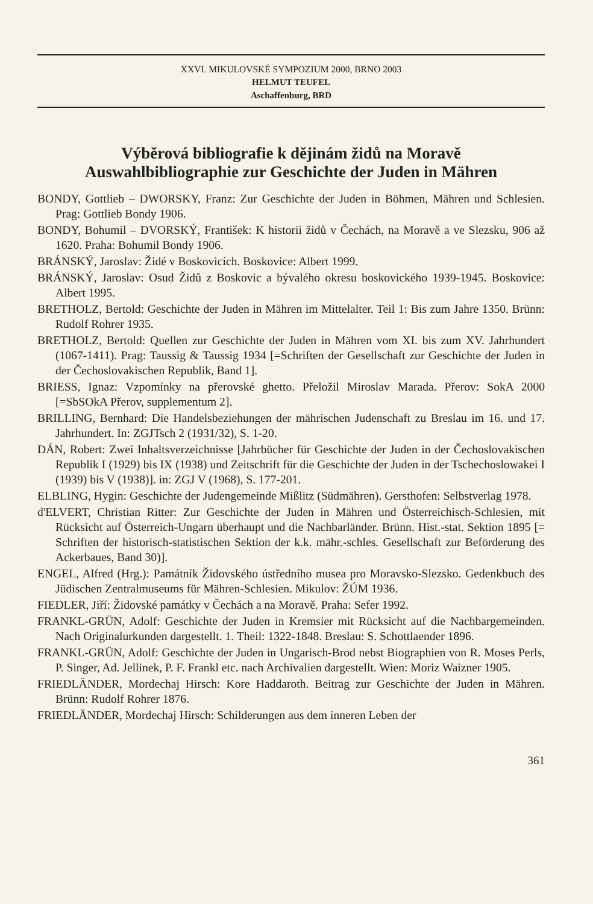XXVI. MIKULOVSKÉ SYMPOZIUM 2000, BRNO 2003
HELMUT TEUFEL
Aschaffenburg, BRD
Výběrová bibliografie k dějinám židů na Moravě
Auswahlbibliographie zur Geschichte der Juden in Mähren
BONDY, Gottlieb – DWORSKY, Franz: Zur Geschichte der Juden in Böhmen, Mähren und Schlesien. Prag: Gottlieb Bondy 1906.
BONDY, Bohumil – DVORSKÝ, František: K historii židů v Čechách, na Moravě a ve Slezsku, 906 až 1620. Praha: Bohumil Bondy 1906.
BRÁNSKÝ, Jaroslav: Židé v Boskovicích. Boskovice: Albert 1999.
BRÁNSKÝ, Jaroslav: Osud Židů z Boskovic a bývalého okresu boskovického 1939-1945. Boskovice: Albert 1995.
BRETHOLZ, Bertold: Geschichte der Juden in Mähren im Mittelalter. Teil 1: Bis zum Jahre 1350. Brünn: Rudolf Rohrer 1935.
BRETHOLZ, Bertold: Quellen zur Geschichte der Juden in Mähren vom XI. bis zum XV. Jahrhundert (1067-1411). Prag: Taussig & Taussig 1934 [=Schriften der Gesellschaft zur Geschichte der Juden in der Čechoslovakischen Republik, Band 1].
BRIESS, Ignaz: Vzpomínky na přerovské ghetto. Přeložil Miroslav Marada. Přerov: SokA 2000 [=SbSOkA Přerov, supplementum 2].
BRILLING, Bernhard: Die Handelsbeziehungen der mährischen Judenschaft zu Breslau im 16. und 17. Jahrhundert. In: ZGJTsch 2 (1931/32), S. 1-20.
DÁN, Robert: Zwei Inhaltsverzeichnisse [Jahrbücher für Geschichte der Juden in der Čechoslovakischen Republik I (1929) bis IX (1938) und Zeitschrift für die Geschichte der Juden in der Tschechoslowakei I (1939) bis V (1938)]. in: ZGJ V (1968), S. 177-201.
ELBLING, Hygin: Geschichte der Judengemeinde Mißlitz (Südmähren). Gersthofen: Selbstverlag 1978.
d'ELVERT, Christian Ritter: Zur Geschichte der Juden in Mähren und Österreichisch-Schlesien, mit Rücksicht auf Österreich-Ungarn überhaupt und die Nachbarländer. Brünn. Hist.-stat. Sektion 1895 [= Schriften der historisch-statistischen Sektion der k.k. mähr.-schles. Gesellschaft zur Beförderung des Ackerbaues, Band 30)].
ENGEL, Alfred (Hrg.): Památník Židovského ústředního musea pro Moravsko-Slezsko. Gedenkbuch des Jüdischen Zentralmuseums für Mähren-Schlesien. Mikulov: ŽÚM 1936.
FIEDLER, Jiří: Židovské památky v Čechách a na Moravě. Praha: Sefer 1992.
FRANKL-GRÜN, Adolf: Geschichte der Juden in Kremsier mit Rücksicht auf die Nachbargemeinden. Nach Originalurkunden dargestellt. 1. Theil: 1322-1848. Breslau: S. Schottlaender 1896.
FRANKL-GRÜN, Adolf: Geschichte der Juden in Ungarisch-Brod nebst Biographien von R. Moses Perls, P. Singer, Ad. Jellinek, P. F. Frankl etc. nach Archivalien dargestellt. Wien: Moriz Waizner 1905.
FRIEDLÄNDER, Mordechaj Hirsch: Kore Haddaroth. Beitrag zur Geschichte der Juden in Mähren. Brünn: Rudolf Rohrer 1876.
FRIEDLÄNDER, Mordechaj Hirsch: Schilderungen aus dem inneren Leben der
361